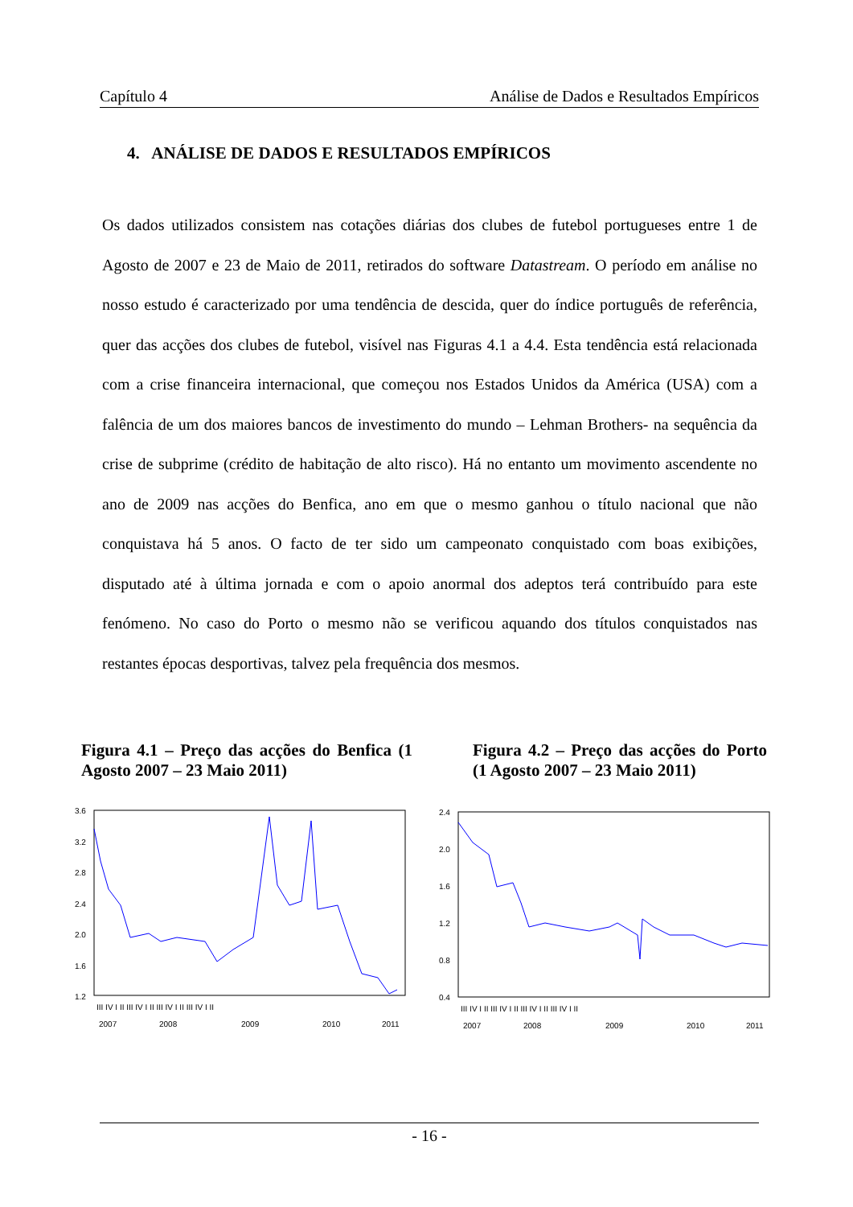Capítulo 4 Análise de Dados e Resultados Empíricos
4. ANÁLISE DE DADOS E RESULTADOS EMPÍRICOS
Os dados utilizados consistem nas cotações diárias dos clubes de futebol portugueses entre 1 de Agosto de 2007 e 23 de Maio de 2011, retirados do software Datastream. O período em análise no nosso estudo é caracterizado por uma tendência de descida, quer do índice português de referência, quer das acções dos clubes de futebol, visível nas Figuras 4.1 a 4.4. Esta tendência está relacionada com a crise financeira internacional, que começou nos Estados Unidos da América (USA) com a falência de um dos maiores bancos de investimento do mundo – Lehman Brothers- na sequência da crise de subprime (crédito de habitação de alto risco). Há no entanto um movimento ascendente no ano de 2009 nas acções do Benfica, ano em que o mesmo ganhou o título nacional que não conquistava há 5 anos. O facto de ter sido um campeonato conquistado com boas exibições, disputado até à última jornada e com o apoio anormal dos adeptos terá contribuído para este fenómeno. No caso do Porto o mesmo não se verificou aquando dos títulos conquistados nas restantes épocas desportivas, talvez pela frequência dos mesmos.
Figura 4.1 – Preço das acções do Benfica (1 Agosto 2007 – 23 Maio 2011)
Figura 4.2 – Preço das acções do Porto (1 Agosto 2007 – 23 Maio 2011)
3.6
3.2
2.8
2.4
2.0
1.6
1.2
III IV I II III IV I II III IV I II III IV I II
2007
2008
2009
2010
2011
2.4
2.0
1.6
1.2
0.8
0.4
III IV I II III IV I II III IV I II III IV I II
2007
2008
2009
2010
2011
- 16 -